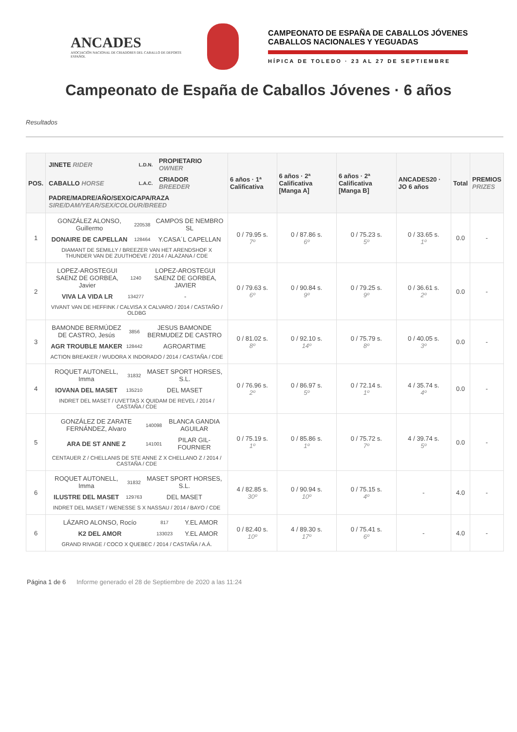ANCADES
ASOCIACIÓN NACIONAL DE CRIADORES DEL CABALLO DE DEPORTE ESPAÑOL
CAMPEONATO DE ESPAÑA DE CABALLOS JÓVENES
CABALLOS NACIONALES Y YEGUADAS
HÍPICA DE TOLEDO · 23 AL 27 DE SEPTIEMBRE
Campeonato de España de Caballos Jóvenes · 6 años
Resultados
| POS. | / JINETE RIDER / L.D.N. / PROPIETARIO OWNER / / CABALLO HORSE / L.A.C. / CRIADOR BREEDER / / PADRE/MADRE/AÑO/SEXO/CAPA/RAZA SIRE/DAM/YEAR/SEX/COLOUR/BREED / / / | 6 años · 1ª Calificativa | 6 años · 2ª Calificativa [Manga A] | 6 años · 2ª Calificativa [Manga B] | ANCADES20 · JO 6 años | Total | PREMIOS PRIZES |
| --- | --- | --- | --- | --- | --- | --- | --- |
| 1 | / GONZÁLEZ ALONSO, Guillermo / 220538 / CAMPOS DE NEMBRO SL / / DONAIRE DE CAPELLAN / 128464 / Y.CASA´L CAPELLAN / / DIAMANT DE SEMILLY / BREEZER VAN HET ARENDSHOF X THUNDER VAN DE ZUUTHOEVE / 2014 / ALAZANA / CDE / / / | 0 / 79.95 s. 7º | 0 / 87.86 s. 6º | 0 / 75.23 s. 5º | 0 / 33.65 s. 1º | 0.0 | - |
| 2 | / LOPEZ-AROSTEGUI SAENZ DE GORBEA, Javier / 1240 / LOPEZ-AROSTEGUI SAENZ DE GORBEA, JAVIER / / VIVA LA VIDA LR / 134277 / - / / VIVANT VAN DE HEFFINK / CALVISA X CALVARO / 2014 / CASTAÑO / OLDBG / / / | 0 / 79.63 s. 6º | 0 / 90.84 s. 9º | 0 / 79.25 s. 9º | 0 / 36.61 s. 2º | 0.0 | - |
| 3 | / BAMONDE BERMÚDEZ DE CASTRO, Jesús / 3856 / JESUS BAMONDE BERMUDEZ DE CASTRO / / AGR TROUBLE MAKER / 128442 / AGROARTIME / / ACTION BREAKER / WUDORA X INDORADO / 2014 / CASTAÑA / CDE / / / | 0 / 81.02 s. 8º | 0 / 92.10 s. 14º | 0 / 75.79 s. 8º | 0 / 40.05 s. 3º | 0.0 | - |
| 4 | / ROQUET AUTONELL, Imma / 31832 / MASET SPORT HORSES, S.L. / / IOVANA DEL MASET / 135210 / DEL MASET / / INDRET DEL MASET / UVETTAS X QUIDAM DE REVEL / 2014 / CASTAÑA / CDE / / / | 0 / 76.96 s. 2º | 0 / 86.97 s. 5º | 0 / 72.14 s. 1º | 4 / 35.74 s. 4º | 0.0 | - |
| 5 | / GONZÁLEZ DE ZARATE FERNÁNDEZ, Alvaro / 140098 / BLANCA GANDIA AGUILAR / / ARA DE ST ANNE Z / 141001 / PILAR GIL-FOURNIER / / CENTAUER Z / CHELLANIS DE STE ANNE Z X CHELLANO Z / 2014 / CASTAÑA / CDE / / / | 0 / 75.19 s. 1º | 0 / 85.86 s. 1º | 0 / 75.72 s. 7º | 4 / 39.74 s. 5º | 0.0 | - |
| 6 | / ROQUET AUTONELL, Imma / 31832 / MASET SPORT HORSES, S.L. / / ILUSTRE DEL MASET / 129763 / DEL MASET / / INDRET DEL MASET / WENESSE S X NASSAU / 2014 / BAYO / CDE / / / | 4 / 82.85 s. 30º | 0 / 90.94 s. 10º | 0 / 75.15 s. 4º | - | 4.0 | - |
| 6 | / LÁZARO ALONSO, Rocío / 817 / Y.EL AMOR / / K2 DEL AMOR / 133023 / Y.EL AMOR / / GRAND RIVAGE / COCO X QUEBEC / 2014 / CASTAÑA / A.Á. / / / | 0 / 82.40 s. 10º | 4 / 89.30 s. 17º | 0 / 75.41 s. 6º | - | 4.0 | - |
Página 1 de 6 Informe generado el 28 de Septiembre de 2020 a las 11:24